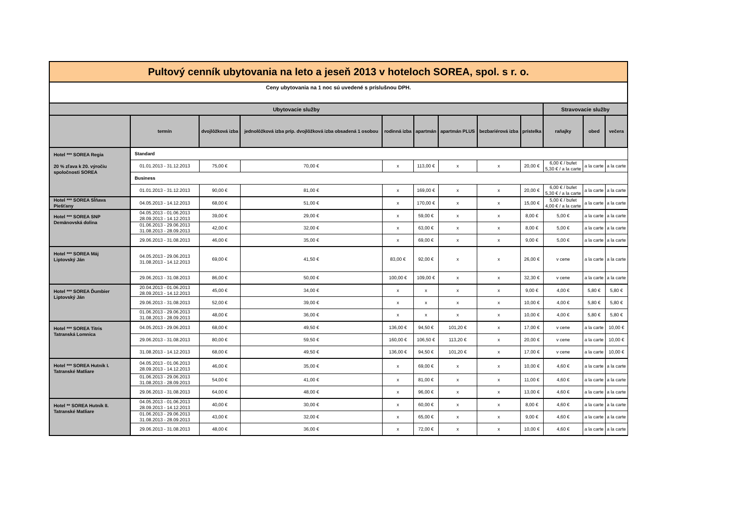| Pultový cenník ubytovania na leto a jeseň 2013 v hoteloch SOREA, spol. s r. o. | | | | | | | | | | | |
| Ceny ubytovania na 1 noc sú uvedené s príslušnou DPH. | | | | | | | | | | | |
| Ubytovacie služby | | | | | | | | | Stravovacie služby | | |
| | termín | dvojlôžková izba | jednolôžková izba príp. dvojlôžková izba obsadená 1 osobou | rodinná izba | apartmán | apartmán PLUS | bezbariérová izba | prístelka | raňajky | obed | večera |
| Hotel *** SOREA Regia 20 % zľava k 20. výročiu spoločnosti SOREA | Standard | | | | | | | | | | |
| | 01.01.2013 - 31.12.2013 | 75,00 € | 70,00 € | x | 113,00 € | x | x | 20,00 € | 6,00 € / bufet 5,30 € / a la carte | a la carte | a la carte |
| | Business | | | | | | | | | | |
| | 01.01.2013 - 31.12.2013 | 90,00 € | 81,00 € | x | 169,00 € | x | x | 20,00 € | 6,00 € / bufet 5,30 € / a la carte | a la carte | a la carte |
| Hotel *** SOREA Sĺňava Piešťany | 04.05.2013 - 14.12.2013 | 68,00 € | 51,00 € | x | 170,00 € | x | x | 15,00 € | 5,00 € / bufet 4,00 € / a la carte | a la carte | a la carte |
| Hotel *** SOREA SNP Demänovská dolina | 04.05.2013 - 01.06.2013 28.09.2013 - 14.12.2013 | 39,00 € | 29,00 € | x | 59,00 € | x | x | 8,00 € | 5,00 € | a la carte | a la carte |
| | 01.06.2013 - 29.06.2013 31.08.2013 - 28.09.2013 | 42,00 € | 32,00 € | x | 63,00 € | x | x | 8,00 € | 5,00 € | a la carte | a la carte |
| | 29.06.2013 - 31.08.2013 | 46,00 € | 35,00 € | x | 69,00 € | x | x | 9,00 € | 5,00 € | a la carte | a la carte |
| Hotel *** SOREA Máj Liptovský Ján | 04.05.2013 - 29.06.2013 31.08.2013 - 14.12.2013 | 69,00 € | 41,50 € | 83,00 € | 92,00 € | x | x | 26,00 € | v cene | a la carte | a la carte |
| | 29.06.2013 - 31.08.2013 | 86,00 € | 50,00 € | 100,00 € | 109,00 € | x | x | 32,30 € | v cene | a la carte | a la carte |
| Hotel *** SOREA Ďumbier Liptovský Ján | 20.04.2013 - 01.06.2013 28.09.2013 - 14.12.2013 | 45,00 € | 34,00 € | x | x | x | x | 9,00 € | 4,00 € | 5,80 € | 5,80 € |
| | 29.06.2013 - 31.08.2013 | 52,00 € | 39,00 € | x | x | x | x | 10,00 € | 4,00 € | 5,80 € | 5,80 € |
| | 01.06.2013 - 29.06.2013 31.08.2013 - 28.09.2013 | 48,00 € | 36,00 € | x | x | x | x | 10,00 € | 4,00 € | 5,80 € | 5,80 € |
| Hotel *** SOREA Titris Tatranská Lomnica | 04.05.2013 - 29.06.2013 | 68,00 € | 49,50 € | 136,00 € | 94,50 € | 101,20 € | x | 17,00 € | v cene | a la carte | 10,00 € |
| | 29.06.2013 - 31.08.2013 | 80,00 € | 59,50 € | 160,00 € | 106,50 € | 113,20 € | x | 20,00 € | v cene | a la carte | 10,00 € |
| | 31.08.2013 - 14.12.2013 | 68,00 € | 49,50 € | 136,00 € | 94,50 € | 101,20 € | x | 17,00 € | v cene | a la carte | 10,00 € |
| Hotel *** SOREA Hutník I. Tatranské Matliare | 04.05.2013 - 01.06.2013 28.09.2013 - 14.12.2013 | 46,00 € | 35,00 € | x | 69,00 € | x | x | 10,00 € | 4,60 € | a la carte | a la carte |
| | 01.06.2013 - 29.06.2013 31.08.2013 - 28.09.2013 | 54,00 € | 41,00 € | x | 81,00 € | x | x | 11,00 € | 4,60 € | a la carte | a la carte |
| | 29.06.2013 - 31.08.2013 | 64,00 € | 48,00 € | x | 96,00 € | x | x | 13,00 € | 4,60 € | a la carte | a la carte |
| Hotel ** SOREA Hutník II. Tatranské Matliare | 04.05.2013 - 01.06.2013 28.09.2013 - 14.12.2013 | 40,00 € | 30,00 € | x | 60,00 € | x | x | 8,00 € | 4,60 € | a la carte | a la carte |
| | 01.06.2013 - 29.06.2013 31.08.2013 - 28.09.2013 | 43,00 € | 32,00 € | x | 65,00 € | x | x | 9,00 € | 4,60 € | a la carte | a la carte |
| | 29.06.2013 - 31.08.2013 | 48,00 € | 36,00 € | x | 72,00 € | x | x | 10,00 € | 4,60 € | a la carte | a la carte |